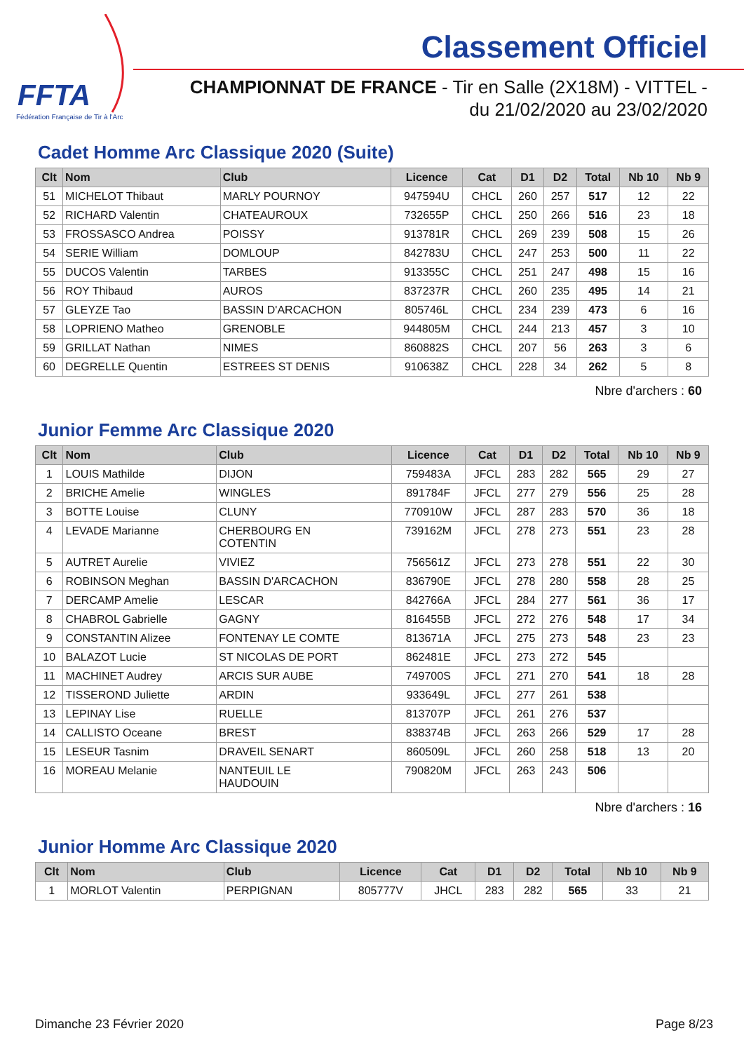FFTA
Fédération Française de Tir à l'Arc
Classement Officiel
CHAMPIONNAT DE FRANCE - Tir en Salle (2X18M) - VITTEL -
du 21/02/2020 au 23/02/2020
Cadet Homme Arc Classique 2020 (Suite)
| Clt | Nom | Club | Licence | Cat | D1 | D2 | Total | Nb 10 | Nb 9 |
| --- | --- | --- | --- | --- | --- | --- | --- | --- | --- |
| 51 | MICHELOT Thibaut | MARLY POURNOY | 947594U | CHCL | 260 | 257 | 517 | 12 | 22 |
| 52 | RICHARD Valentin | CHATEAUROUX | 732655P | CHCL | 250 | 266 | 516 | 23 | 18 |
| 53 | FROSSASCO Andrea | POISSY | 913781R | CHCL | 269 | 239 | 508 | 15 | 26 |
| 54 | SERIE William | DOMLOUP | 842783U | CHCL | 247 | 253 | 500 | 11 | 22 |
| 55 | DUCOS Valentin | TARBES | 913355C | CHCL | 251 | 247 | 498 | 15 | 16 |
| 56 | ROY Thibaud | AUROS | 837237R | CHCL | 260 | 235 | 495 | 14 | 21 |
| 57 | GLEYZE Tao | BASSIN D'ARCACHON | 805746L | CHCL | 234 | 239 | 473 | 6 | 16 |
| 58 | LOPRIENO Matheo | GRENOBLE | 944805M | CHCL | 244 | 213 | 457 | 3 | 10 |
| 59 | GRILLAT Nathan | NIMES | 860882S | CHCL | 207 | 56 | 263 | 3 | 6 |
| 60 | DEGRELLE Quentin | ESTREES ST DENIS | 910638Z | CHCL | 228 | 34 | 262 | 5 | 8 |
Nbre d'archers : 60
Junior Femme Arc Classique 2020
| Clt | Nom | Club | Licence | Cat | D1 | D2 | Total | Nb 10 | Nb 9 |
| --- | --- | --- | --- | --- | --- | --- | --- | --- | --- |
| 1 | LOUIS Mathilde | DIJON | 759483A | JFCL | 283 | 282 | 565 | 29 | 27 |
| 2 | BRICHE Amelie | WINGLES | 891784F | JFCL | 277 | 279 | 556 | 25 | 28 |
| 3 | BOTTE Louise | CLUNY | 770910W | JFCL | 287 | 283 | 570 | 36 | 18 |
| 4 | LEVADE Marianne | CHERBOURG EN COTENTIN | 739162M | JFCL | 278 | 273 | 551 | 23 | 28 |
| 5 | AUTRET Aurelie | VIVIEZ | 756561Z | JFCL | 273 | 278 | 551 | 22 | 30 |
| 6 | ROBINSON Meghan | BASSIN D'ARCACHON | 836790E | JFCL | 278 | 280 | 558 | 28 | 25 |
| 7 | DERCAMP Amelie | LESCAR | 842766A | JFCL | 284 | 277 | 561 | 36 | 17 |
| 8 | CHABROL Gabrielle | GAGNY | 816455B | JFCL | 272 | 276 | 548 | 17 | 34 |
| 9 | CONSTANTIN Alizee | FONTENAY LE COMTE | 813671A | JFCL | 275 | 273 | 548 | 23 | 23 |
| 10 | BALAZOT Lucie | ST NICOLAS DE PORT | 862481E | JFCL | 273 | 272 | 545 | | |
| 11 | MACHINET Audrey | ARCIS SUR AUBE | 749700S | JFCL | 271 | 270 | 541 | 18 | 28 |
| 12 | TISSEROND Juliette | ARDIN | 933649L | JFCL | 277 | 261 | 538 | | |
| 13 | LEPINAY Lise | RUELLE | 813707P | JFCL | 261 | 276 | 537 | | |
| 14 | CALLISTO Oceane | BREST | 838374B | JFCL | 263 | 266 | 529 | 17 | 28 |
| 15 | LESEUR Tasnim | DRAVEIL SENART | 860509L | JFCL | 260 | 258 | 518 | 13 | 20 |
| 16 | MOREAU Melanie | NANTEUIL LE HAUDOUIN | 790820M | JFCL | 263 | 243 | 506 | | |
Nbre d'archers : 16
Junior Homme Arc Classique 2020
| Clt | Nom | Club | Licence | Cat | D1 | D2 | Total | Nb 10 | Nb 9 |
| --- | --- | --- | --- | --- | --- | --- | --- | --- | --- |
| 1 | MORLOT Valentin | PERPIGNAN | 805777V | JHCL | 283 | 282 | 565 | 33 | 21 |
Dimanche 23 Février 2020 Page 8/23